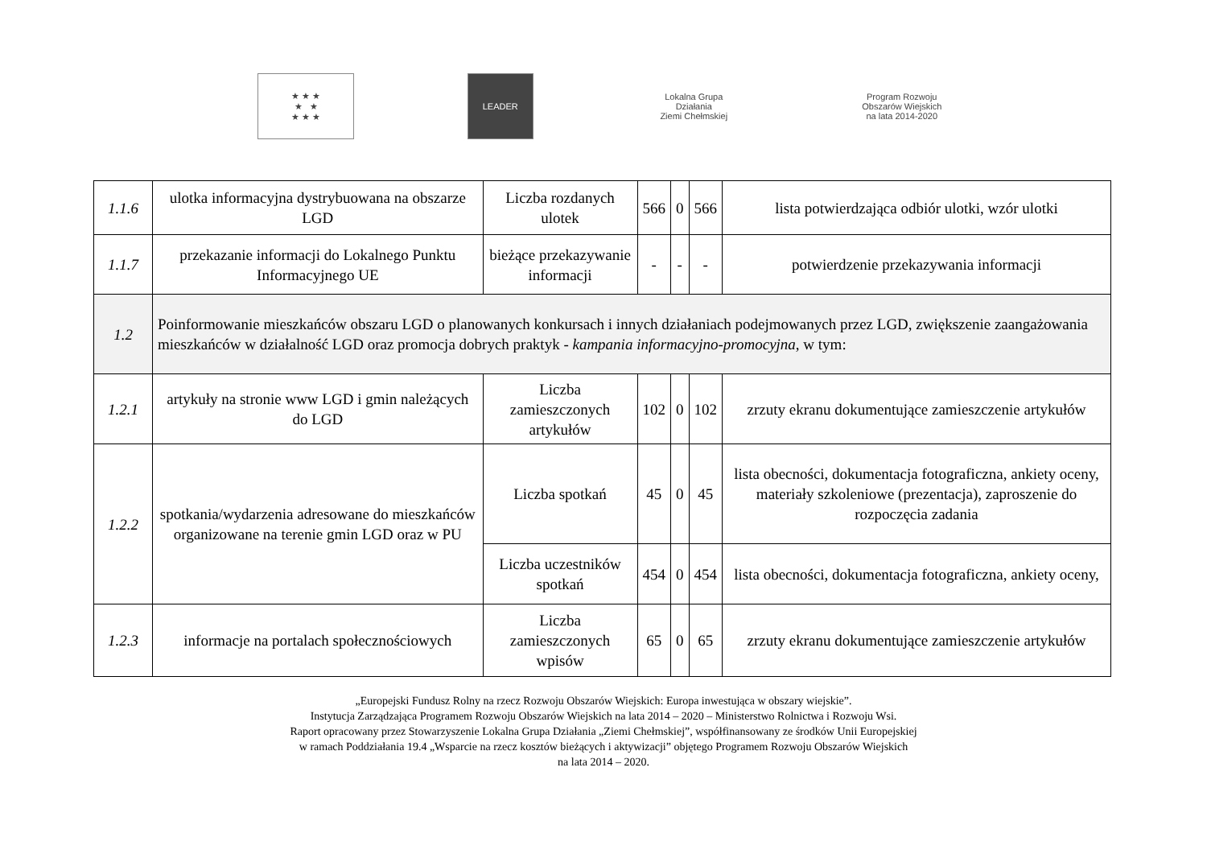★ ★ ★
★ ★
★ ★ ★
LEADER
Lokalna Grupa Działania
Ziemi Chełmskiej
Program Rozwoju Obszarów Wiejskich
na lata 2014-2020
| 1.1.6 | ulotka informacyjna dystrybuowana na obszarze LGD | Liczba rozdanych ulotek | 566 | 0 | 566 | lista potwierdzająca odbiór ulotki, wzór ulotki |
| 1.1.7 | przekazanie informacji do Lokalnego Punktu Informacyjnego UE | bieżące przekazywanie informacji | - | - | - | potwierdzenie przekazywania informacji |
| 1.2 | Poinformowanie mieszkańców obszaru LGD o planowanych konkursach i innych działaniach podejmowanych przez LGD, zwiększenie zaangażowania mieszkańców w działalność LGD oraz promocja dobrych praktyk - kampania informacyjno-promocyjna , w tym: | | | | | |
| 1.2.1 | artykuły na stronie www LGD i gmin należących do LGD | Liczba zamieszczonych artykułów | 102 | 0 | 102 | zrzuty ekranu dokumentujące zamieszczenie artykułów |
| 1.2.2 | spotkania/wydarzenia adresowane do mieszkańców organizowane na terenie gmin LGD oraz w PU | Liczba spotkań | 45 | 0 | 45 | lista obecności, dokumentacja fotograficzna, ankiety oceny, materiały szkoleniowe (prezentacja), zaproszenie do rozpoczęcia zadania |
| | | Liczba uczestników spotkań | 454 | 0 | 454 | lista obecności, dokumentacja fotograficzna, ankiety oceny, |
| 1.2.3 | informacje na portalach społecznościowych | Liczba zamieszczonych wpisów | 65 | 0 | 65 | zrzuty ekranu dokumentujące zamieszczenie artykułów |
„Europejski Fundusz Rolny na rzecz Rozwoju Obszarów Wiejskich: Europa inwestująca w obszary wiejskie”.
Instytucja Zarządzająca Programem Rozwoju Obszarów Wiejskich na lata 2014 – 2020 – Ministerstwo Rolnictwa i Rozwoju Wsi.
Raport opracowany przez Stowarzyszenie Lokalna Grupa Działania „Ziemi Chełmskiej”, współfinansowany ze środków Unii Europejskiej
w ramach Poddziałania 19.4 „Wsparcie na rzecz kosztów bieżących i aktywizacji” objętego Programem Rozwoju Obszarów Wiejskich
na lata 2014 – 2020.